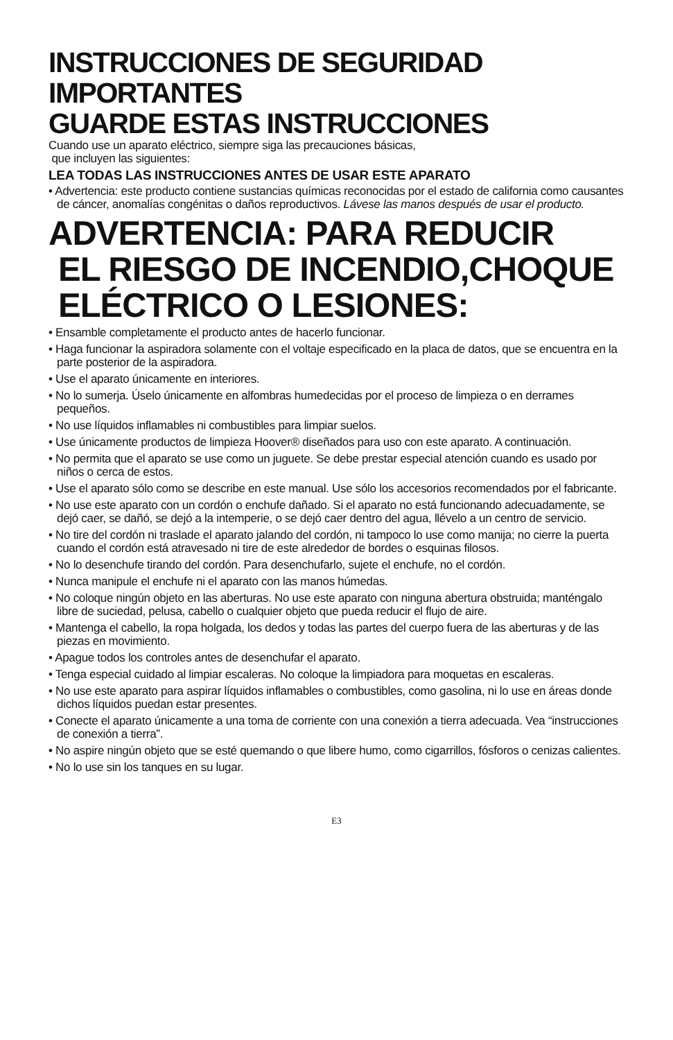INSTRUCCIONES DE SEGURIDAD IMPORTANTES
GUARDE ESTAS INSTRUCCIONES
Cuando use un aparato eléctrico, siempre siga las precauciones básicas,
que incluyen las siguientes:
LEA TODAS LAS INSTRUCCIONES ANTES DE USAR ESTE APARATO
• Advertencia: este producto contiene sustancias químicas reconocidas por el estado de california como causantes de cáncer, anomalías congénitas o daños reproductivos. Lávese las manos después de usar el producto.
ADVERTENCIA: PARA REDUCIR
EL RIESGO DE INCENDIO,CHOQUE
ELÉCTRICO O LESIONES:
• Ensamble completamente el producto antes de hacerlo funcionar.
• Haga funcionar la aspiradora solamente con el voltaje especificado en la placa de datos, que se encuentra en la parte posterior de la aspiradora.
• Use el aparato únicamente en interiores.
• No lo sumerja. Úselo únicamente en alfombras humedecidas por el proceso de limpieza o en derrames pequeños.
• No use líquidos inflamables ni combustibles para limpiar suelos.
• Use únicamente productos de limpieza Hoover® diseñados para uso con este aparato. A continuación.
• No permita que el aparato se use como un juguete. Se debe prestar especial atención cuando es usado por niños o cerca de estos.
• Use el aparato sólo como se describe en este manual. Use sólo los accesorios recomendados por el fabricante.
• No use este aparato con un cordón o enchufe dañado. Si el aparato no está funcionando adecuadamente, se dejó caer, se dañó, se dejó a la intemperie, o se dejó caer dentro del agua, llévelo a un centro de servicio.
• No tire del cordón ni traslade el aparato jalando del cordón, ni tampoco lo use como manija; no cierre la puerta cuando el cordón está atravesado ni tire de este alrededor de bordes o esquinas filosos.
• No lo desenchufe tirando del cordón. Para desenchufarlo, sujete el enchufe, no el cordón.
• Nunca manipule el enchufe ni el aparato con las manos húmedas.
• No coloque ningún objeto en las aberturas. No use este aparato con ninguna abertura obstruida; manténgalo libre de suciedad, pelusa, cabello o cualquier objeto que pueda reducir el flujo de aire.
• Mantenga el cabello, la ropa holgada, los dedos y todas las partes del cuerpo fuera de las aberturas y de las piezas en movimiento.
• Apague todos los controles antes de desenchufar el aparato.
• Tenga especial cuidado al limpiar escaleras. No coloque la limpiadora para moquetas en escaleras.
• No use este aparato para aspirar líquidos inflamables o combustibles, como gasolina, ni lo use en áreas donde dichos líquidos puedan estar presentes.
• Conecte el aparato únicamente a una toma de corriente con una conexión a tierra adecuada. Vea “instrucciones de conexión a tierra”.
• No aspire ningún objeto que se esté quemando o que libere humo, como cigarrillos, fósforos o cenizas calientes.
• No lo use sin los tanques en su lugar.
E3